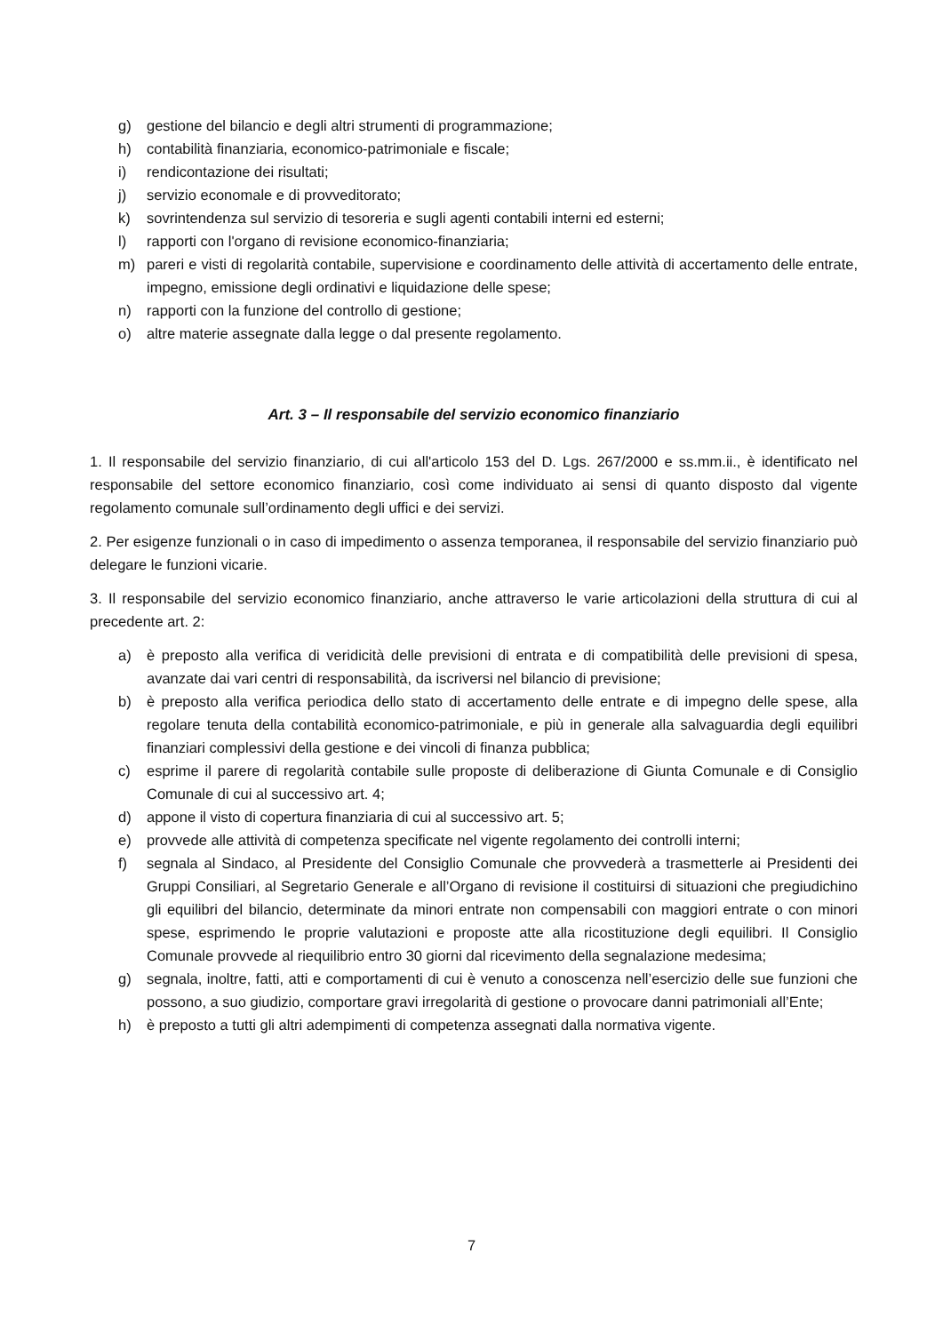g) gestione del bilancio e degli altri strumenti di programmazione;
h) contabilità finanziaria, economico-patrimoniale e fiscale;
i) rendicontazione dei risultati;
j) servizio economale e di provveditorato;
k) sovrintendenza sul servizio di tesoreria e sugli agenti contabili interni ed esterni;
l) rapporti con l'organo di revisione economico-finanziaria;
m) pareri e visti di regolarità contabile, supervisione e coordinamento delle attività di accertamento delle entrate, impegno, emissione degli ordinativi e liquidazione delle spese;
n) rapporti con la funzione del controllo di gestione;
o) altre materie assegnate dalla legge o dal presente regolamento.
Art. 3 – Il responsabile del servizio economico finanziario
1. Il responsabile del servizio finanziario, di cui all'articolo 153 del D. Lgs. 267/2000 e ss.mm.ii., è identificato nel responsabile del settore economico finanziario, così come individuato ai sensi di quanto disposto dal vigente regolamento comunale sull’ordinamento degli uffici e dei servizi.
2. Per esigenze funzionali o in caso di impedimento o assenza temporanea, il responsabile del servizio finanziario può delegare le funzioni vicarie.
3. Il responsabile del servizio economico finanziario, anche attraverso le varie articolazioni della struttura di cui al precedente art. 2:
a) è preposto alla verifica di veridicità delle previsioni di entrata e di compatibilità delle previsioni di spesa, avanzate dai vari centri di responsabilità, da iscriversi nel bilancio di previsione;
b) è preposto alla verifica periodica dello stato di accertamento delle entrate e di impegno delle spese, alla regolare tenuta della contabilità economico-patrimoniale, e più in generale alla salvaguardia degli equilibri finanziari complessivi della gestione e dei vincoli di finanza pubblica;
c) esprime il parere di regolarità contabile sulle proposte di deliberazione di Giunta Comunale e di Consiglio Comunale di cui al successivo art. 4;
d) appone il visto di copertura finanziaria di cui al successivo art. 5;
e) provvede alle attività di competenza specificate nel vigente regolamento dei controlli interni;
f) segnala al Sindaco, al Presidente del Consiglio Comunale che provvederà a trasmetterle ai Presidenti dei Gruppi Consiliari, al Segretario Generale e all’Organo di revisione il costituirsi di situazioni che pregiudichino gli equilibri del bilancio, determinate da minori entrate non compensabili con maggiori entrate o con minori spese, esprimendo le proprie valutazioni e proposte atte alla ricostituzione degli equilibri. Il Consiglio Comunale provvede al riequilibrio entro 30 giorni dal ricevimento della segnalazione medesima;
g) segnala, inoltre, fatti, atti e comportamenti di cui è venuto a conoscenza nell’esercizio delle sue funzioni che possono, a suo giudizio, comportare gravi irregolarità di gestione o provocare danni patrimoniali all’Ente;
h) è preposto a tutti gli altri adempimenti di competenza assegnati dalla normativa vigente.
7